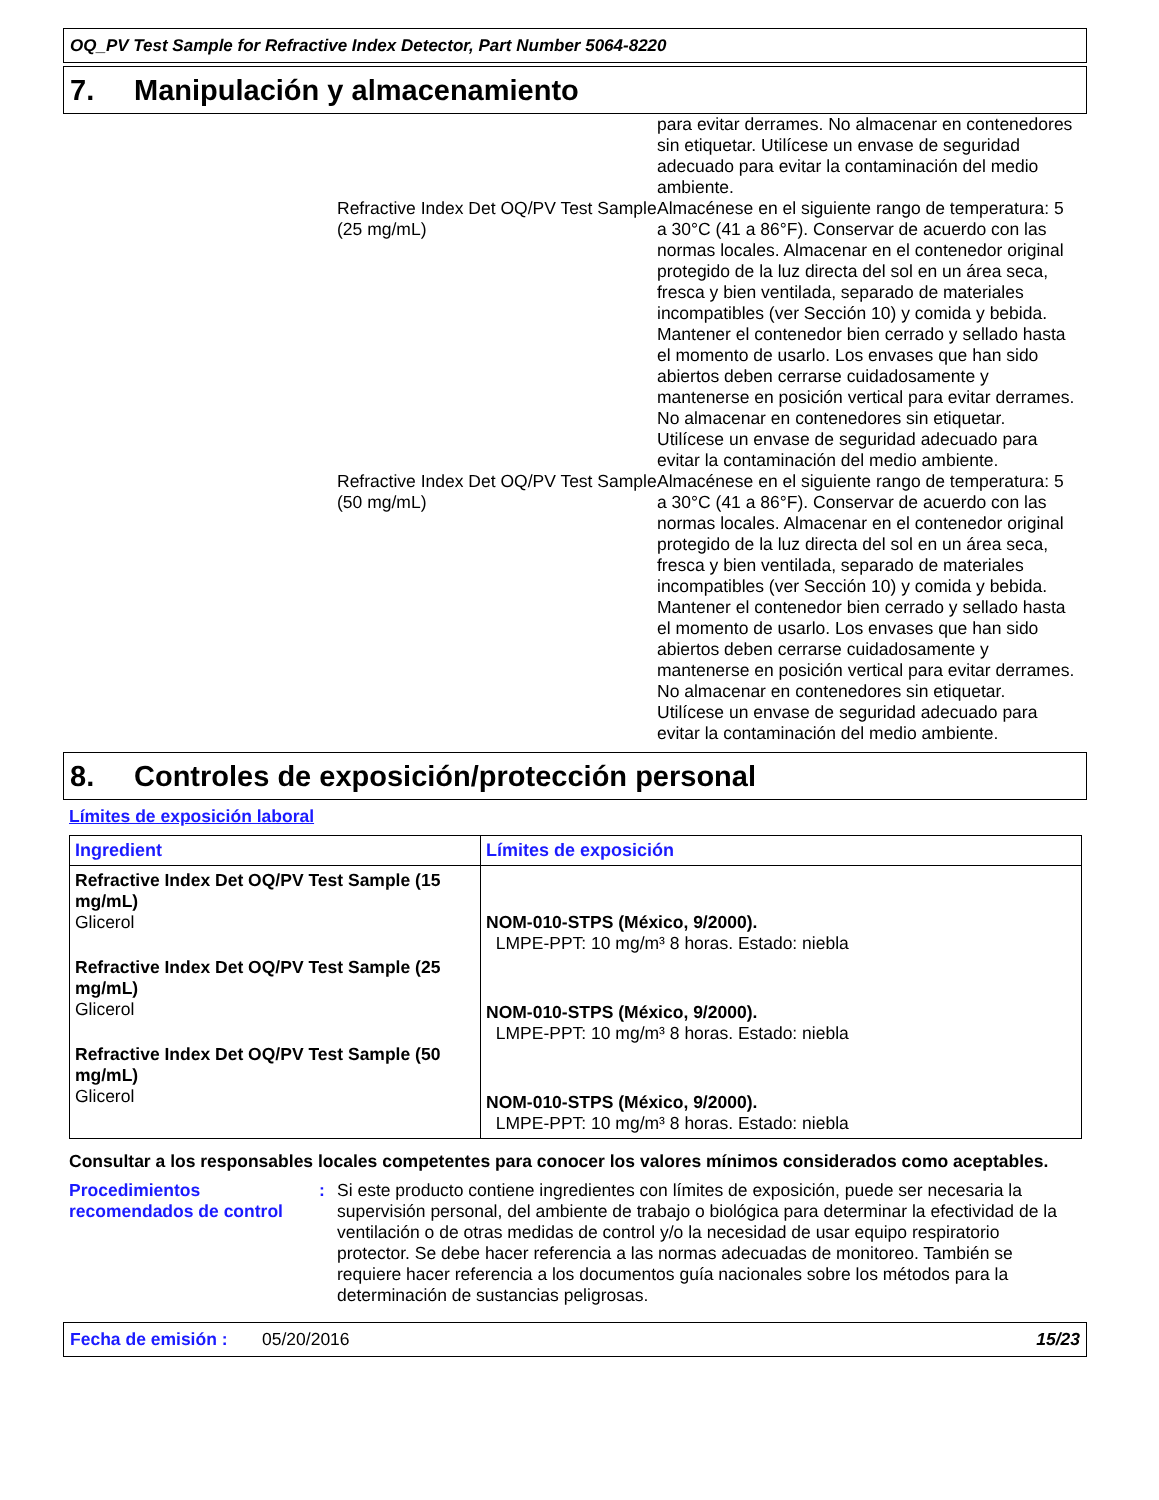OQ_PV Test Sample for Refractive Index Detector, Part Number 5064-8220
7. Manipulación y almacenamiento
para evitar derrames. No almacenar en contenedores sin etiquetar. Utilícese un envase de seguridad adecuado para evitar la contaminación del medio ambiente.
Refractive Index Det OQ/PV Test Sample (25 mg/mL)
Almacénese en el siguiente rango de temperatura: 5 a 30°C (41 a 86°F). Conservar de acuerdo con las normas locales. Almacenar en el contenedor original protegido de la luz directa del sol en un área seca, fresca y bien ventilada, separado de materiales incompatibles (ver Sección 10) y comida y bebida. Mantener el contenedor bien cerrado y sellado hasta el momento de usarlo. Los envases que han sido abiertos deben cerrarse cuidadosamente y mantenerse en posición vertical para evitar derrames. No almacenar en contenedores sin etiquetar. Utilícese un envase de seguridad adecuado para evitar la contaminación del medio ambiente.
Refractive Index Det OQ/PV Test Sample (50 mg/mL)
Almacénese en el siguiente rango de temperatura: 5 a 30°C (41 a 86°F). Conservar de acuerdo con las normas locales. Almacenar en el contenedor original protegido de la luz directa del sol en un área seca, fresca y bien ventilada, separado de materiales incompatibles (ver Sección 10) y comida y bebida. Mantener el contenedor bien cerrado y sellado hasta el momento de usarlo. Los envases que han sido abiertos deben cerrarse cuidadosamente y mantenerse en posición vertical para evitar derrames. No almacenar en contenedores sin etiquetar. Utilícese un envase de seguridad adecuado para evitar la contaminación del medio ambiente.
8. Controles de exposición/protección personal
Límites de exposición laboral
| Ingredient | Límites de exposición |
| --- | --- |
| Refractive Index Det OQ/PV Test Sample (15 mg/mL) Glicerol Refractive Index Det OQ/PV Test Sample (25 mg/mL) Glicerol Refractive Index Det OQ/PV Test Sample (50 mg/mL) Glicerol | NOM-010-STPS (México, 9/2000). LMPE-PPT: 10 mg/m³ 8 horas. Estado: niebla NOM-010-STPS (México, 9/2000). LMPE-PPT: 10 mg/m³ 8 horas. Estado: niebla NOM-010-STPS (México, 9/2000). LMPE-PPT: 10 mg/m³ 8 horas. Estado: niebla |
Consultar a los responsables locales competentes para conocer los valores mínimos considerados como aceptables.
Procedimientos recomendados de control
: Si este producto contiene ingredientes con límites de exposición, puede ser necesaria la supervisión personal, del ambiente de trabajo o biológica para determinar la efectividad de la ventilación o de otras medidas de control y/o la necesidad de usar equipo respiratorio protector. Se debe hacer referencia a las normas adecuadas de monitoreo. También se requiere hacer referencia a los documentos guía nacionales sobre los métodos para la determinación de sustancias peligrosas.
Fecha de emisión : 05/20/2016 15/23